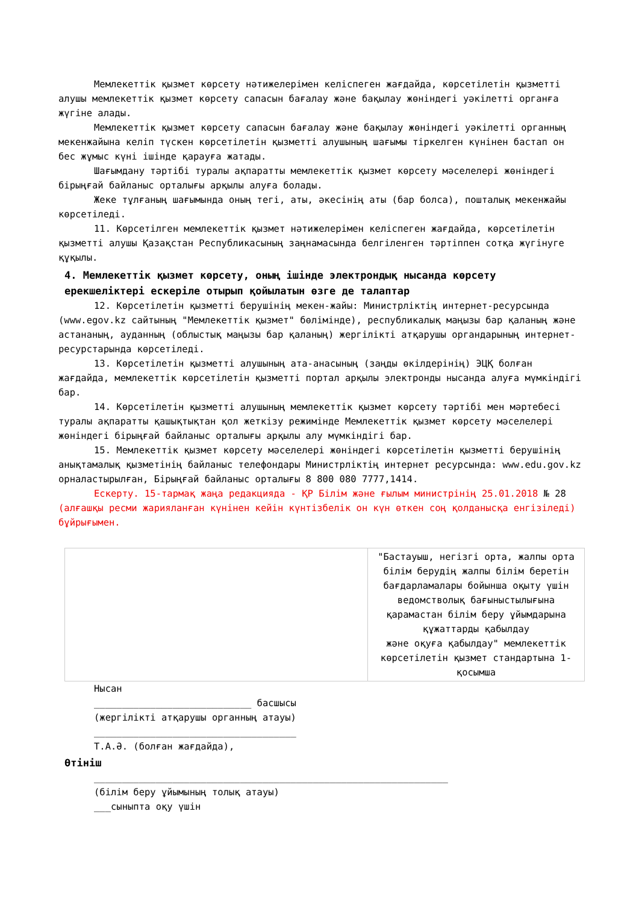Мемлекеттік қызмет көрсету нәтижелерімен келіспеген жағдайда, көрсетілетін қызметті алушы мемлекеттік қызмет көрсету сапасын бағалау және бақылау жөніндегі уәкілетті органға жүгіне алады.
Мемлекеттік қызмет көрсету сапасын бағалау және бақылау жөніндегі уәкілетті органның мекенжайына келіп түскен көрсетілетін қызметті алушының шағымы тіркелген күнінен бастап он бес жұмыс күні ішінде қарауға жатады.
Шағымдану тәртібі туралы ақпаратты мемлекеттік қызмет көрсету мәселелері жөніндегі бірыңғай байланыс орталығы арқылы алуға болады.
Жеке тұлғаның шағымында оның тегі, аты, әкесінің аты (бар болса), пошталық мекенжайы көрсетіледі.
11. Көрсетілген мемлекеттік қызмет нәтижелерімен келіспеген жағдайда, көрсетілетін қызметті алушы Қазақстан Республикасының заңнамасында белгіленген тәртіппен сотқа жүгінуге құқылы.
4. Мемлекеттік қызмет көрсету, оның ішінде электрондық нысанда көрсету ерекшеліктері ескеріле отырып қойылатын өзге де талаптар
12. Көрсетілетін қызметті берушінің мекен-жайы: Министрліктің интернет-ресурсында (www.egov.kz сайтының "Мемлекеттік қызмет" бөлімінде), республикалық маңызы бар қаланың және астананың, ауданның (облыстық маңызы бар қаланың) жергілікті атқарушы органдарының интернет-ресурстарында көрсетіледі.
13. Көрсетілетін қызметті алушының ата-анасының (заңды өкілдерінің) ЭЦҚ болған жағдайда, мемлекеттік көрсетілетін қызметті портал арқылы электронды нысанда алуға мүмкіндігі бар.
14. Көрсетілетін қызметті алушының мемлекеттік қызмет көрсету тәртібі мен мәртебесі туралы ақпаратты қашықтықтан қол жеткізу режимінде Мемлекеттік қызмет көрсету мәселелері жөніндегі бірыңғай байланыс орталығы арқылы алу мүмкіндігі бар.
15. Мемлекеттік қызмет көрсету мәселелері жөніндегі көрсетілетін қызметті берушінің анықтамалық қызметінің байланыс телефондары Министрліктің интернет ресурсында: www.edu.gov.kz орналастырылған, Бірыңғай байланыс орталығы 8 800 080 7777,1414.
Ескерту. 15-тармақ жаңа редакцияда - ҚР Білім және ғылым министрінің 25.01.2018 № 28 (алғашқы ресми жарияланған күнінен кейін күнтізбелік он күн өткен соң қолданысқа енгізіледі) бұйрығымен.
| | "Бастауыш, негізгі орта, жалпы орта білім берудің жалпы білім беретін бағдарламалары бойынша оқыту үшін ведомстволық бағыныстылығына қарамастан білім беру ұйымдарына құжаттарды қабылдау және оқуға қабылдау" мемлекеттік көрсетілетін қызмет стандартына 1-қосымша |
Нысан
____________________________ басшысы
(жергілікті атқарушы органның атауы)
____________________________________
Т.А.Ә. (болған жағдайда),
Өтініш
_______________________________________________________________
(білім беру ұйымының толық атауы)
___сыныпта оқу үшін